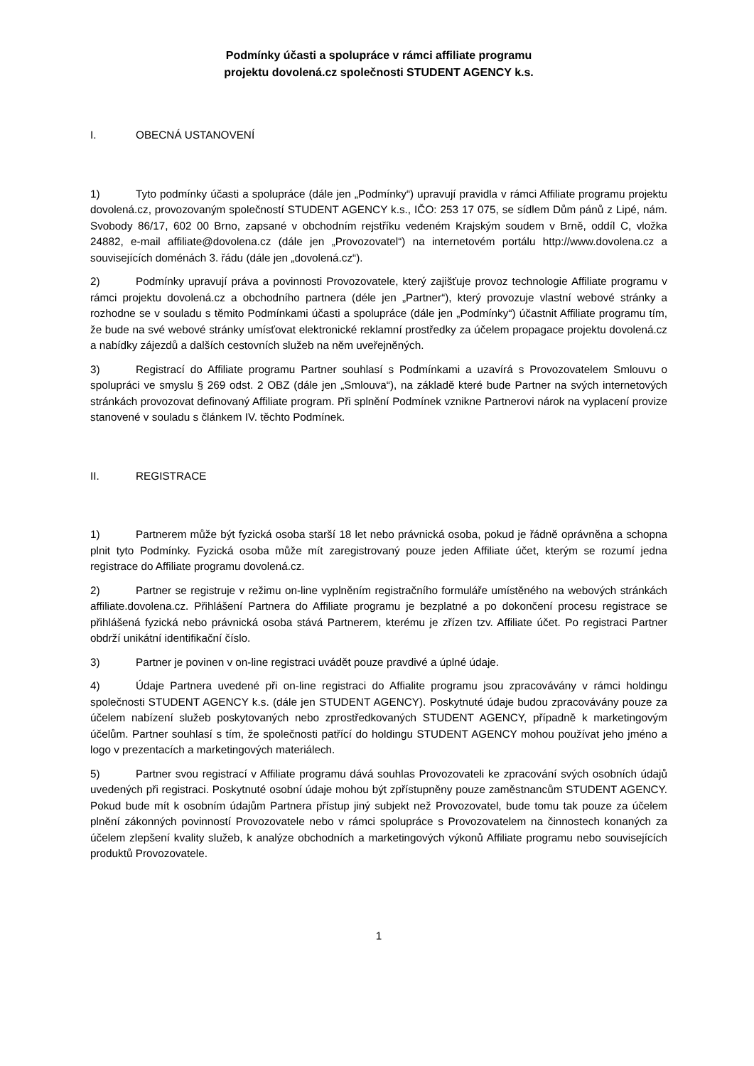Podmínky účasti a spolupráce v rámci affiliate programu
projektu dovolená.cz společnosti STUDENT AGENCY k.s.
I. OBECNÁ USTANOVENÍ
1) Tyto podmínky účasti a spolupráce (dále jen „Podmínky“) upravují pravidla v rámci Affiliate programu projektu dovolená.cz, provozovaným společností STUDENT AGENCY k.s., IČO: 253 17 075, se sídlem Dům pánů z Lipé, nám. Svobody 86/17, 602 00 Brno, zapsané v obchodním rejstříku vedeném Krajským soudem v Brně, oddíl C, vložka 24882, e-mail affiliate@dovolena.cz (dále jen „Provozovatel“) na internetovém portálu http://www.dovolena.cz a souvisejících doménách 3. řádu (dále jen „dovolená.cz“).
2) Podmínky upravují práva a povinnosti Provozovatele, který zajišťuje provoz technologie Affiliate programu v rámci projektu dovolená.cz a obchodního partnera (déle jen „Partner“), který provozuje vlastní webové stránky a rozhodne se v souladu s těmito Podmínkami účasti a spolupráce (dále jen „Podmínky“) účastnit Affiliate programu tím, že bude na své webové stránky umísťovat elektronické reklamní prostředky za účelem propagace projektu dovolená.cz a nabídky zájezdů a dalších cestovních služeb na něm uveřejněných.
3) Registrací do Affiliate programu Partner souhlasí s Podmínkami a uzavírá s Provozovatelem Smlouvu o spolupráci ve smyslu § 269 odst. 2 OBZ (dále jen „Smlouva“), na základě které bude Partner na svých internetových stránkách provozovat definovaný Affiliate program. Při splnění Podmínek vznikne Partnerovi nárok na vyplacení provize stanovené v souladu s článkem IV. těchto Podmínek.
II. REGISTRACE
1) Partnerem může být fyzická osoba starší 18 let nebo právnická osoba, pokud je řádně oprávněna a schopna plnit tyto Podmínky. Fyzická osoba může mít zaregistrovaný pouze jeden Affiliate účet, kterým se rozumí jedna registrace do Affiliate programu dovolená.cz.
2) Partner se registruje v režimu on-line vyplněním registračního formuláře umístěného na webových stránkách affiliate.dovolena.cz. Přihlášení Partnera do Affiliate programu je bezplatné a po dokončení procesu registrace se přihlášená fyzická nebo právnická osoba stává Partnerem, kterému je zřízen tzv. Affiliate účet. Po registraci Partner obdrží unikátní identifikační číslo.
3) Partner je povinen v on-line registraci uvádět pouze pravdivé a úplné údaje.
4) Údaje Partnera uvedené při on-line registraci do Affialite programu jsou zpracovávány v rámci holdingu společnosti STUDENT AGENCY k.s. (dále jen STUDENT AGENCY). Poskytnuté údaje budou zpracovávány pouze za účelem nabízení služeb poskytovaných nebo zprostředkovaných STUDENT AGENCY, případně k marketingovým účelům. Partner souhlasí s tím, že společnosti patřící do holdingu STUDENT AGENCY mohou používat jeho jméno a logo v prezentacích a marketingových materiálech.
5) Partner svou registrací v Affiliate programu dává souhlas Provozovateli ke zpracování svých osobních údajů uvedených při registraci. Poskytnuté osobní údaje mohou být zpřístupněny pouze zaměstnancům STUDENT AGENCY. Pokud bude mít k osobním údajům Partnera přístup jiný subjekt než Provozovatel, bude tomu tak pouze za účelem plnění zákonných povinností Provozovatele nebo v rámci spolupráce s Provozovatelem na činnostech konaných za účelem zlepšení kvality služeb, k analýze obchodních a marketingových výkonů Affiliate programu nebo souvisejících produktů Provozovatele.
1